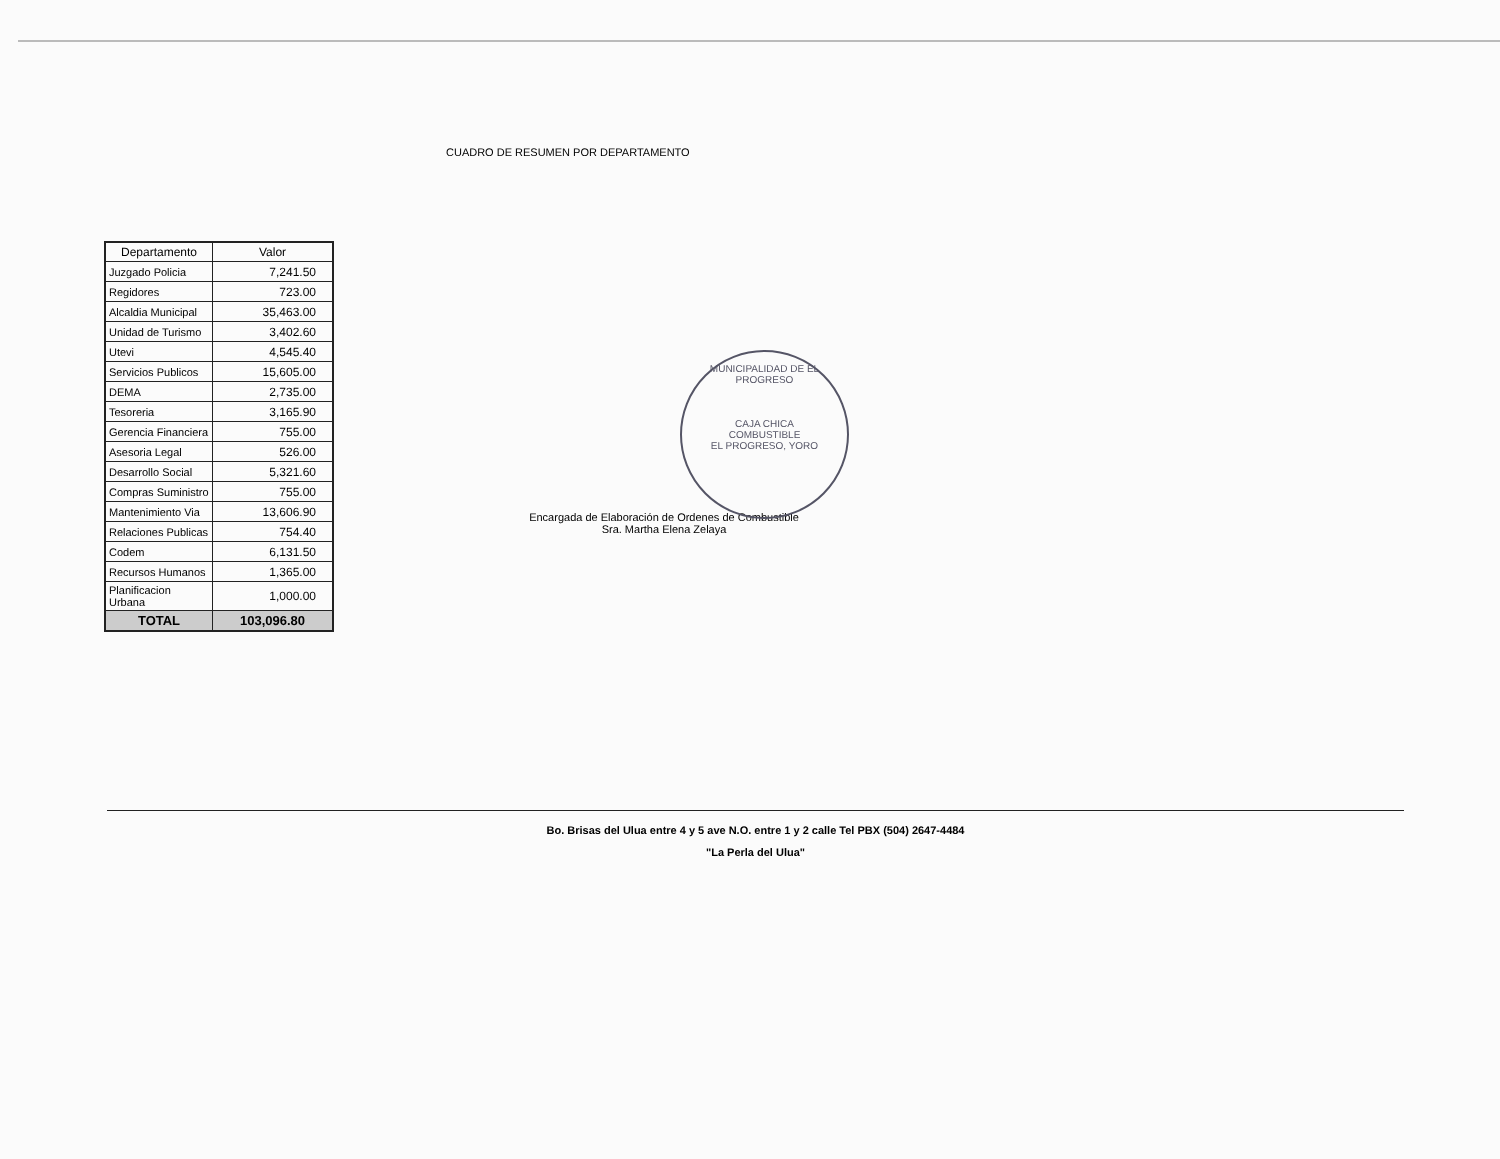CUADRO DE RESUMEN POR DEPARTAMENTO
| Departamento | Valor |
| --- | --- |
| Juzgado Policia | 7,241.50 |
| Regidores | 723.00 |
| Alcaldia Municipal | 35,463.00 |
| Unidad de Turismo | 3,402.60 |
| Utevi | 4,545.40 |
| Servicios Publicos | 15,605.00 |
| DEMA | 2,735.00 |
| Tesoreria | 3,165.90 |
| Gerencia Financiera | 755.00 |
| Asesoria Legal | 526.00 |
| Desarrollo Social | 5,321.60 |
| Compras Suministro | 755.00 |
| Mantenimiento Via | 13,606.90 |
| Relaciones Publicas | 754.40 |
| Codem | 6,131.50 |
| Recursos Humanos | 1,365.00 |
| Planificacion Urbana | 1,000.00 |
| TOTAL | 103,096.80 |
Encargada de Elaboración de Ordenes de Combustible
Sra. Martha Elena Zelaya
MUNICIPALIDAD DE EL PROGRESO
CAJA CHICA
COMBUSTIBLE
EL PROGRESO, YORO
Bo. Brisas del Ulua entre 4 y 5 ave N.O. entre 1 y 2 calle Tel PBX (504) 2647-4484
"La Perla del Ulua"